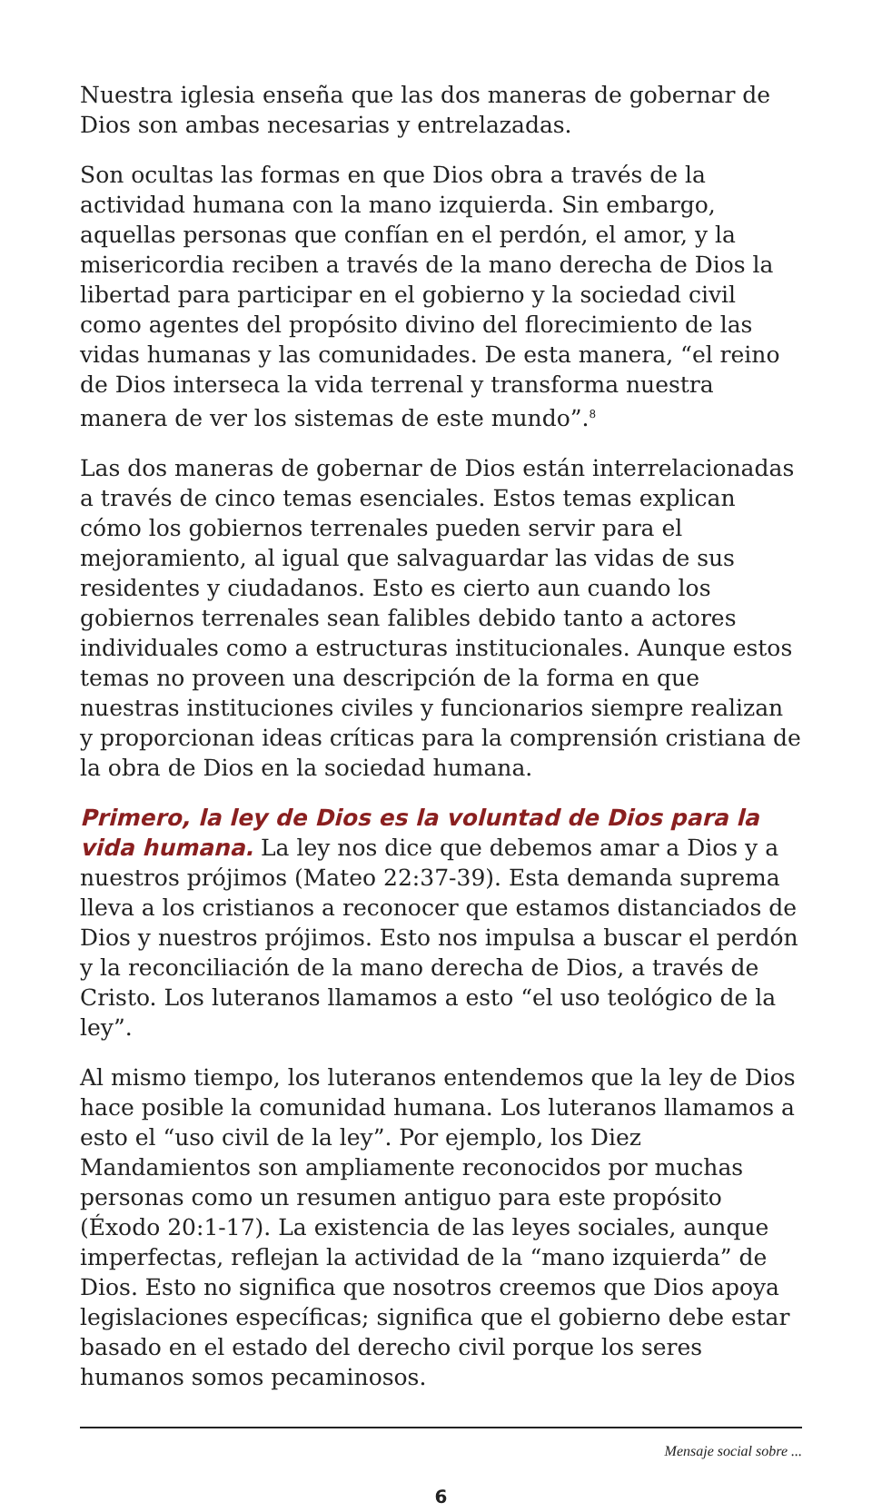Nuestra iglesia enseña que las dos maneras de gobernar de Dios son ambas necesarias y entrelazadas.
Son ocultas las formas en que Dios obra a través de la actividad humana con la mano izquierda. Sin embargo, aquellas personas que confían en el perdón, el amor, y la misericordia reciben a través de la mano derecha de Dios la libertad para participar en el gobierno y la sociedad civil como agentes del propósito divino del florecimiento de las vidas humanas y las comunidades. De esta manera, “el reino de Dios interseca la vida terrenal y transforma nuestra manera de ver los sistemas de este mundo”.<sup>8</sup>
Las dos maneras de gobernar de Dios están interrelacionadas a través de cinco temas esenciales. Estos temas explican cómo los gobiernos terrenales pueden servir para el mejoramiento, al igual que salvaguardar las vidas de sus residentes y ciudadanos. Esto es cierto aun cuando los gobiernos terrenales sean falibles debido tanto a actores individuales como a estructuras institucionales. Aunque estos temas no proveen una descripción de la forma en que nuestras instituciones civiles y funcionarios siempre realizan y proporcionan ideas críticas para la comprensión cristiana de la obra de Dios en la sociedad humana.
Primero, la ley de Dios es la voluntad de Dios para la vida humana. La ley nos dice que debemos amar a Dios y a nuestros prójimos (Mateo 22:37-39). Esta demanda suprema lleva a los cristianos a reconocer que estamos distanciados de Dios y nuestros prójimos. Esto nos impulsa a buscar el perdón y la reconciliación de la mano derecha de Dios, a través de Cristo. Los luteranos llamamos a esto “el uso teológico de la ley”.
Al mismo tiempo, los luteranos entendemos que la ley de Dios hace posible la comunidad humana. Los luteranos llamamos a esto el “uso civil de la ley”. Por ejemplo, los Diez Mandamientos son ampliamente reconocidos por muchas personas como un resumen antiguo para este propósito (Éxodo 20:1-17). La existencia de las leyes sociales, aunque imperfectas, reflejan la actividad de la “mano izquierda” de Dios. Esto no significa que nosotros creemos que Dios apoya legislaciones específicas; significa que el gobierno debe estar basado en el estado del derecho civil porque los seres humanos somos pecaminosos.
Mensaje social sobre ...
6